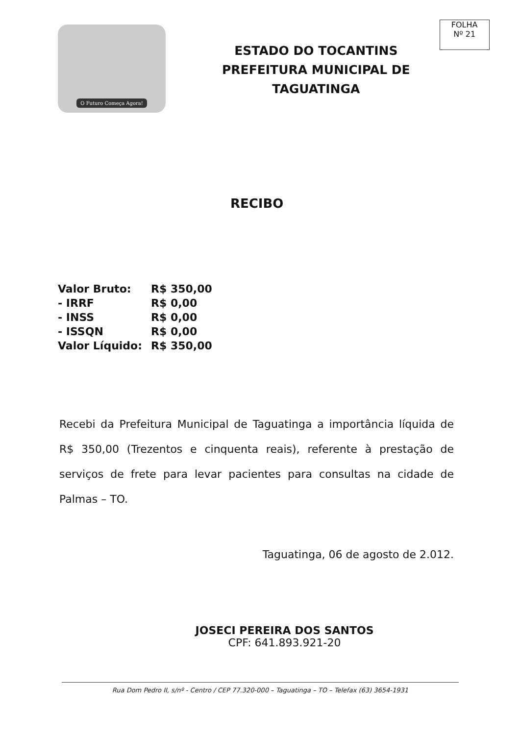O Futuro Começa Agora!
ESTADO DO TOCANTINS
PREFEITURA MUNICIPAL DE
TAGUATINGA
FOLHA
Nº 21
RECIBO
| Valor Bruto: | R$ 350,00 |
| - IRRF | R$ 0,00 |
| - INSS | R$ 0,00 |
| - ISSQN | R$ 0,00 |
| Valor Líquido: | R$ 350,00 |
Recebi da Prefeitura Municipal de Taguatinga a importância líquida de R$ 350,00 (Trezentos e cinquenta reais), referente à prestação de serviços de frete para levar pacientes para consultas na cidade de Palmas – TO.
Taguatinga, 06 de agosto de 2.012.
JOSECI PEREIRA DOS SANTOS
CPF: 641.893.921-20
Rua Dom Pedro II, s/nº - Centro / CEP 77.320-000 – Taguatinga – TO – Telefax (63) 3654-1931